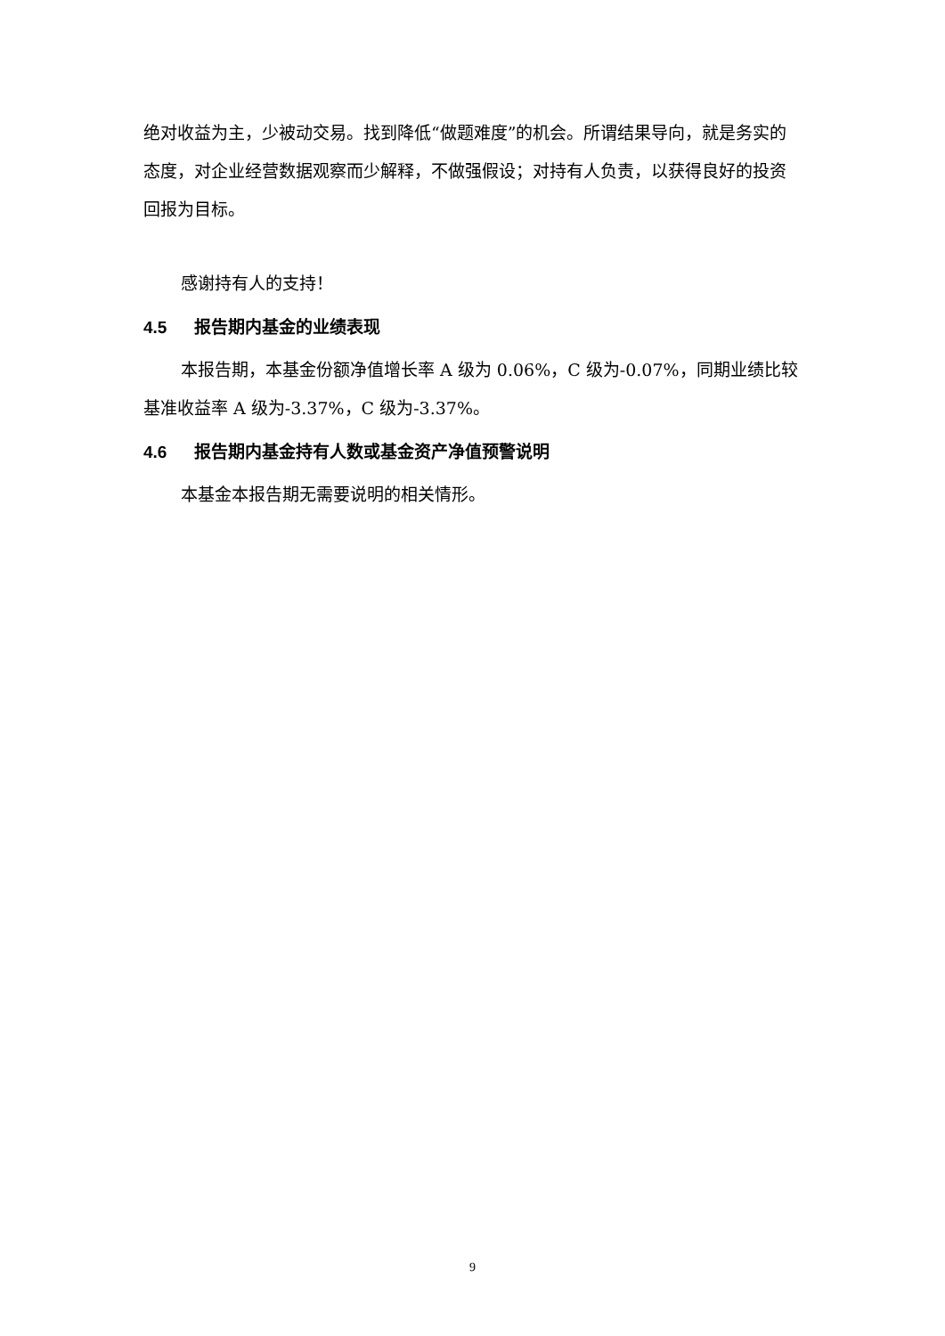绝对收益为主，少被动交易。找到降低“做题难度”的机会。所谓结果导向，就是务实的态度，对企业经营数据观察而少解释，不做强假设；对持有人负责，以获得良好的投资回报为目标。
感谢持有人的支持！
4.5 报告期内基金的业绩表现
本报告期，本基金份额净值增长率 A 级为 0.06%，C 级为-0.07%，同期业绩比较基准收益率 A 级为-3.37%，C 级为-3.37%。
4.6 报告期内基金持有人数或基金资产净值预警说明
本基金本报告期无需要说明的相关情形。
9